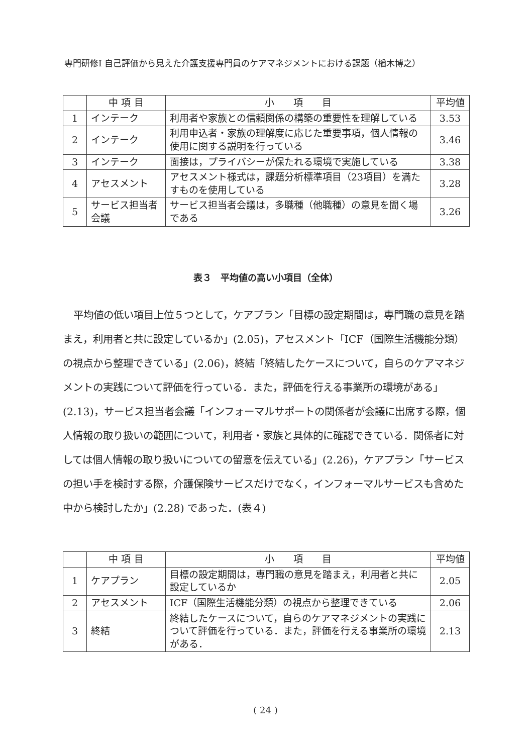専門研修Ⅰ 自己評価から見えた介護支援専門員のケアマネジメントにおける課題（楢木博之）
| | 中 項 目 | 小 項 目 | 平均値 |
| --- | --- | --- | --- |
| 1 | インテーク | 利用者や家族との信頼関係の構築の重要性を理解している | 3.53 |
| 2 | インテーク | 利用申込者・家族の理解度に応じた重要事項，個人情報の使用に関する説明を行っている | 3.46 |
| 3 | インテーク | 面接は，プライバシーが保たれる環境で実施している | 3.38 |
| 4 | アセスメント | アセスメント様式は，課題分析標準項目（23項目）を満たすものを使用している | 3.28 |
| 5 | サービス担当者会議 | サービス担当者会議は，多職種（他職種）の意見を聞く場である | 3.26 |
表３　平均値の高い小項目（全体）
平均値の低い項目上位５つとして，ケアプラン「目標の設定期間は，専門職の意見を踏まえ，利用者と共に設定しているか」(2.05)，アセスメント「ICF（国際生活機能分類）の視点から整理できている」(2.06)，終結「終結したケースについて，自らのケアマネジメントの実践について評価を行っている．また，評価を行える事業所の環境がある」(2.13)，サービス担当者会議「インフォーマルサポートの関係者が会議に出席する際，個人情報の取り扱いの範囲について，利用者・家族と具体的に確認できている．関係者に対しては個人情報の取り扱いについての留意を伝えている」(2.26)，ケアプラン「サービスの担い手を検討する際，介護保険サービスだけでなく，インフォーマルサービスも含めた中から検討したか」(2.28) であった．(表４)
| | 中 項 目 | 小 項 目 | 平均値 |
| --- | --- | --- | --- |
| 1 | ケアプラン | 目標の設定期間は，専門職の意見を踏まえ，利用者と共に設定しているか | 2.05 |
| 2 | アセスメント | ICF（国際生活機能分類）の視点から整理できている | 2.06 |
| 3 | 終結 | 終結したケースについて，自らのケアマネジメントの実践について評価を行っている．また，評価を行える事業所の環境がある． | 2.13 |
( 24 )